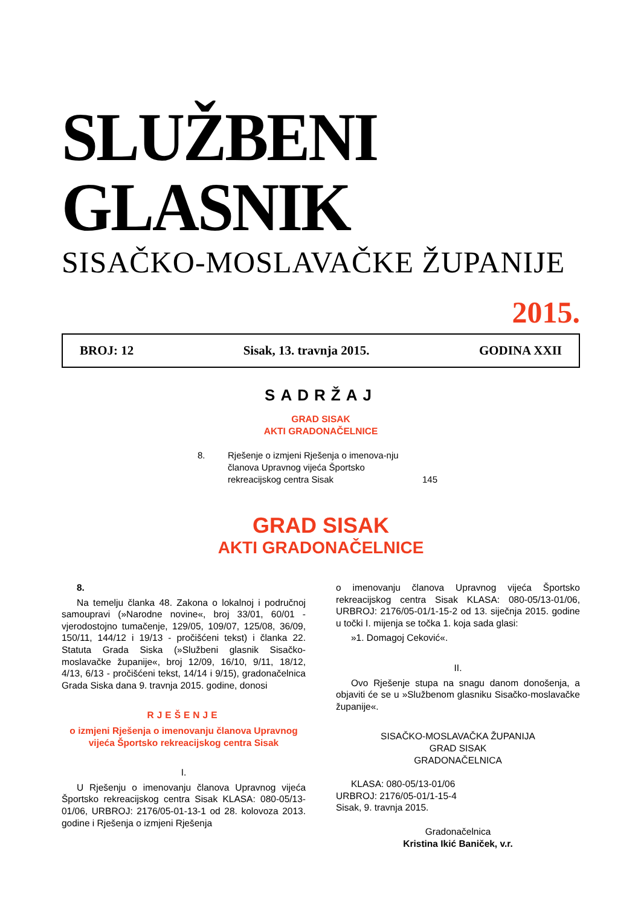SLUŽBENI GLASNIK
SISAČKO-MOSLAVAČKE ŽUPANIJE
2015.
BROJ: 12 Sisak, 13. travnja 2015. GODINA XXII
SADRŽAJ
GRAD SISAK
AKTI GRADONAČELNICE
8. Rješenje o izmjeni Rješenja o imenova-nju članova Upravnog vijeća Športsko rekreacijskog centra Sisak 145
GRAD SISAK
AKTI GRADONAČELNICE
8.
Na temelju članka 48. Zakona o lokalnoj i područnoj samoupravi (»Narodne novine«, broj 33/01, 60/01 - vjerodostojno tumačenje, 129/05, 109/07, 125/08, 36/09, 150/11, 144/12 i 19/13 - pročišćeni tekst) i članka 22. Statuta Grada Siska (»Službeni glasnik Sisačko-moslavačke županije«, broj 12/09, 16/10, 9/11, 18/12, 4/13, 6/13 - pročišćeni tekst, 14/14 i 9/15), gradonačelnica Grada Siska dana 9. travnja 2015. godine, donosi
RJEŠENJE
o izmjeni Rješenja o imenovanju članova Upravnog vijeća Športsko rekreacijskog centra Sisak
I.
U Rješenju o imenovanju članova Upravnog vijeća Športsko rekreacijskog centra Sisak KLASA: 080-05/13-01/06, URBROJ: 2176/05-01-13-1 od 28. kolovoza 2013. godine i Rješenja o izmjeni Rješenja
o imenovanju članova Upravnog vijeća Športsko rekreacijskog centra Sisak KLASA: 080-05/13-01/06, URBROJ: 2176/05-01/1-15-2 od 13. siječnja 2015. godine u točki I. mijenja se točka 1. koja sada glasi:
»1. Domagoj Ceković«.
II.
Ovo Rješenje stupa na snagu danom donošenja, a objaviti će se u »Službenom glasniku Sisačko-moslavačke županije«.
SISAČKO-MOSLAVAČKA ŽUPANIJA
GRAD SISAK
GRADONAČELNICA
KLASA: 080-05/13-01/06
URBROJ: 2176/05-01/1-15-4
Sisak, 9. travnja 2015.
Gradonačelnica
Kristina Ikić Baniček, v.r.